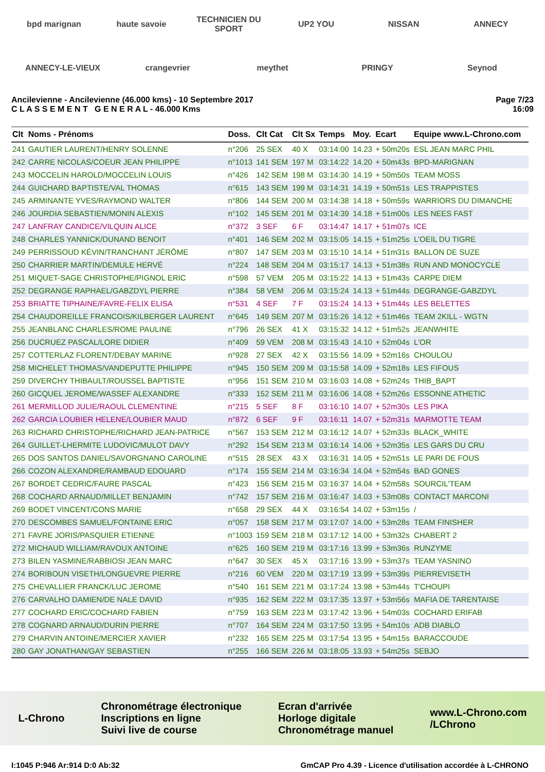bpd marignan haute savoie TECHNICIEN DU SPORT UP2 YOU NISSAN ANNECY ANNECY-LE-VIEUX crangevrier meythet PRINGY Seynod
Ancilevienne - Ancilevienne (46.000 kms) - 10 Septembre 2017
C L A S S E M E N T G E N E R A L - 46.000 Kms
Page 7/23
16:09
| Clt | Noms - Prénoms | Doss. | Clt Cat | Clt Sx | Temps | Moy. | Ecart | Equipe www.L-Chrono.com |
| --- | --- | --- | --- | --- | --- | --- | --- | --- |
| 241 | GAUTIER LAURENT/HENRY SOLENNE | n°206 | 25 SEX | 40 X | 03:14:00 | 14.23 | + 50m20s | ESL JEAN MARC PHIL |
| 242 | CARRE NICOLAS/COEUR JEAN PHILIPPE | n°1013 | 141 SEM | 197 M | 03:14:22 | 14.20 | + 50m43s | BPD-MARIGNAN |
| 243 | MOCCELIN HAROLD/MOCCELIN LOUIS | n°426 | 142 SEM | 198 M | 03:14:30 | 14.19 | + 50m50s | TEAM MOSS |
| 244 | GUICHARD BAPTISTE/VAL THOMAS | n°615 | 143 SEM | 199 M | 03:14:31 | 14.19 | + 50m51s | LES TRAPPISTES |
| 245 | ARMINANTE YVES/RAYMOND WALTER | n°806 | 144 SEM | 200 M | 03:14:38 | 14.18 | + 50m59s | WARRIORS DU DIMANCHE |
| 246 | JOURDIA SEBASTIEN/MONIN ALEXIS | n°102 | 145 SEM | 201 M | 03:14:39 | 14.18 | + 51m00s | LES NEES FAST |
| 247 | LANFRAY CANDICE/VILQUIN ALICE | n°372 | 3 SEF | 6 F | 03:14:47 | 14.17 | + 51m07s | ICE |
| 248 | CHARLES YANNICK/DUNAND BENOIT | n°401 | 146 SEM | 202 M | 03:15:05 | 14.15 | + 51m25s | L'OEIL DU TIGRE |
| 249 | PERRISSOUD KÉVIN/TRANCHANT JÉRÔME | n°807 | 147 SEM | 203 M | 03:15:10 | 14.14 | + 51m31s | BALLON DE SUZE |
| 250 | CHARRIER MARTIN/DEMULE HERVÉ | n°224 | 148 SEM | 204 M | 03:15:17 | 14.13 | + 51m38s | RUN AND MONOCYCLE |
| 251 | MIQUET-SAGE CHRISTOPHE/PIGNOL ERIC | n°598 | 57 VEM | 205 M | 03:15:22 | 14.13 | + 51m43s | CARPE DIEM |
| 252 | DEGRANGE RAPHAEL/GABZDYL PIERRE | n°384 | 58 VEM | 206 M | 03:15:24 | 14.13 | + 51m44s | DEGRANGE-GABZDYL |
| 253 | BRIATTE TIPHAINE/FAVRE-FELIX ELISA | n°531 | 4 SEF | 7 F | 03:15:24 | 14.13 | + 51m44s | LES BELETTES |
| 254 | CHAUDOREILLE FRANCOIS/KILBERGER LAURENT | n°645 | 149 SEM | 207 M | 03:15:26 | 14.12 | + 51m46s | TEAM 2KILL - WGTN |
| 255 | JEANBLANC CHARLES/ROME PAULINE | n°796 | 26 SEX | 41 X | 03:15:32 | 14.12 | + 51m52s | JEANWHITE |
| 256 | DUCRUEZ PASCAL/LORE DIDIER | n°409 | 59 VEM | 208 M | 03:15:43 | 14.10 | + 52m04s | L'OR |
| 257 | COTTERLAZ FLORENT/DEBAY MARINE | n°928 | 27 SEX | 42 X | 03:15:56 | 14.09 | + 52m16s | CHOULOU |
| 258 | MICHELET THOMAS/VANDEPUTTE PHILIPPE | n°945 | 150 SEM | 209 M | 03:15:58 | 14.09 | + 52m18s | LES FIFOUS |
| 259 | DIVERCHY THIBAULT/ROUSSEL BAPTISTE | n°956 | 151 SEM | 210 M | 03:16:03 | 14.08 | + 52m24s | THIB_BAPT |
| 260 | GICQUEL JEROME/WASSEF ALEXANDRE | n°333 | 152 SEM | 211 M | 03:16:06 | 14.08 | + 52m26s | ESSONNE ATHETIC |
| 261 | MERMILLOD JULIE/RAOUL CLEMENTINE | n°215 | 5 SEF | 8 F | 03:16:10 | 14.07 | + 52m30s | LES PIKA |
| 262 | GARCIA LOUBIER HELENE/LOUBIER MAUD | n°872 | 6 SEF | 9 F | 03:16:11 | 14.07 | + 52m31s | MARMOTTE TEAM |
| 263 | RICHARD CHRISTOPHE/RICHARD JEAN-PATRICE | n°567 | 153 SEM | 212 M | 03:16:12 | 14.07 | + 52m33s | BLACK_WHITE |
| 264 | GUILLET-LHERMITE LUDOVIC/MULOT DAVY | n°292 | 154 SEM | 213 M | 03:16:14 | 14.06 | + 52m35s | LES GARS DU CRU |
| 265 | DOS SANTOS DANIEL/SAVORGNANO CAROLINE | n°515 | 28 SEX | 43 X | 03:16:31 | 14.05 | + 52m51s | LE PARI DE FOUS |
| 266 | COZON ALEXANDRE/RAMBAUD EDOUARD | n°174 | 155 SEM | 214 M | 03:16:34 | 14.04 | + 52m54s | BAD GONES |
| 267 | BORDET CEDRIC/FAURE PASCAL | n°423 | 156 SEM | 215 M | 03:16:37 | 14.04 | + 52m58s | SOURCIL'TEAM |
| 268 | COCHARD ARNAUD/MILLET BENJAMIN | n°742 | 157 SEM | 216 M | 03:16:47 | 14.03 | + 53m08s | CONTACT MARCONI |
| 269 | BODET VINCENT/CONS MARIE | n°658 | 29 SEX | 44 X | 03:16:54 | 14.02 | + 53m15s | / |
| 270 | DESCOMBES SAMUEL/FONTAINE ERIC | n°057 | 158 SEM | 217 M | 03:17:07 | 14.00 | + 53m28s | TEAM FINISHER |
| 271 | FAVRE JORIS/PASQUIER ETIENNE | n°1003 | 159 SEM | 218 M | 03:17:12 | 14.00 | + 53m32s | CHABERT 2 |
| 272 | MICHAUD WILLIAM/RAVOUX ANTOINE | n°625 | 160 SEM | 219 M | 03:17:16 | 13.99 | + 53m36s | RUNZYME |
| 273 | BILEN YASMINE/RABBIOSI JEAN MARC | n°647 | 30 SEX | 45 X | 03:17:16 | 13.99 | + 53m37s | TEAM YASNINO |
| 274 | BORIBOUN VISETH/LONGUEVRE PIERRE | n°216 | 60 VEM | 220 M | 03:17:19 | 13.99 | + 53m39s | PIERREVISETH |
| 275 | CHEVALLIER FRANCK/LUC JEROME | n°540 | 161 SEM | 221 M | 03:17:24 | 13.98 | + 53m44s | T'CHOUPI |
| 276 | CARVALHO DAMIEN/DE NALE DAVID | n°935 | 162 SEM | 222 M | 03:17:35 | 13.97 | + 53m56s | MAFIA DE TARENTAISE |
| 277 | COCHARD ERIC/COCHARD FABIEN | n°759 | 163 SEM | 223 M | 03:17:42 | 13.96 | + 54m03s | COCHARD ERIFAB |
| 278 | COGNARD ARNAUD/DURIN PIERRE | n°707 | 164 SEM | 224 M | 03:17:50 | 13.95 | + 54m10s | ADB DIABLO |
| 279 | CHARVIN ANTOINE/MERCIER XAVIER | n°232 | 165 SEM | 225 M | 03:17:54 | 13.95 | + 54m15s | BARACCOUDE |
| 280 | GAY JONATHAN/GAY SEBASTIEN | n°255 | 166 SEM | 226 M | 03:18:05 | 13.93 | + 54m25s | SEBJO |
L-Chrono Chronométrage électronique
Inscriptions en ligne
Suivi live de course Ecran d'arrivée
Horloge digitale
Chronométrage manuel www.L-Chrono.com
/LChrono
I:1045 P:946 Ar:914 D:0 Ab:32 GmCAP Pro 4.39 - Licence d'utilisation accordée à L-CHRONO